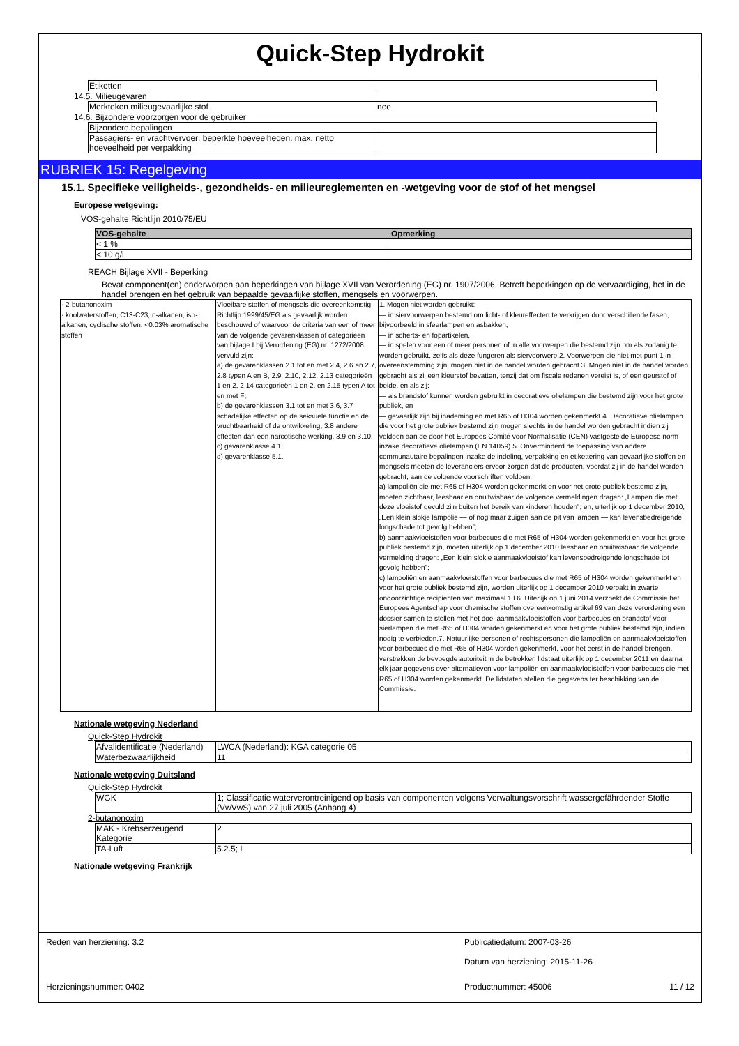Quick-Step Hydrokit
| Etiketten | |
14.5. Milieugevaren
| Merkteken milieugevaarlijke stof | nee |
14.6. Bijzondere voorzorgen voor de gebruiker
| Bijzondere bepalingen | |
| Passagiers- en vrachtvervoer: beperkte hoeveelheden: max. netto hoeveelheid per verpakking | |
RUBRIEK 15: Regelgeving
15.1. Specifieke veiligheids-, gezondheids- en milieureglementen en -wetgeving voor de stof of het mengsel
Europese wetgeving:
VOS-gehalte Richtlijn 2010/75/EU
| VOS-gehalte | Opmerking |
| --- | --- |
| < 1 % | |
| < 10 g/l | |
REACH Bijlage XVII - Beperking
Bevat component(en) onderworpen aan beperkingen van bijlage XVII van Verordening (EG) nr. 1907/2006. Betreft beperkingen op de vervaardiging, het in de handel brengen en het gebruik van bepaalde gevaarlijke stoffen, mengsels en voorwerpen.
| · 2-butanonoxim · koolwaterstoffen, C13-C23, n-alkanen, iso-alkanen, cyclische stoffen, <0.03% aromatische stoffen | Vloeibare stoffen of mengsels die overeenkomstig Richtlijn 1999/45/EG als gevaarlijk worden beschouwd of waarvoor de criteria van een of meer van de volgende gevarenklassen of categorieën van bijlage I bij Verordening (EG) nr. 1272/2008 vervuld zijn: a) de gevarenklassen 2.1 tot en met 2.4, 2.6 en 2.7, 2.8 typen A en B, 2.9, 2.10, 2.12, 2.13 categorieën 1 en 2, 2.14 categorieën 1 en 2, en 2.15 typen A tot en met F; b) de gevarenklassen 3.1 tot en met 3.6, 3.7 schadelijke effecten op de seksuele functie en de vruchtbaarheid of de ontwikkeling, 3.8 andere effecten dan een narcotische werking, 3.9 en 3.10; c) gevarenklasse 4.1; d) gevarenklasse 5.1. | 1. Mogen niet worden gebruikt: — in siervoorwerpen bestemd om licht- of kleureffecten te verkrijgen door verschillende fasen, bijvoorbeeld in sfeerlampen en asbakken, — in scherts- en fopartikelen, — in spelen voor een of meer personen of in alle voorwerpen die bestemd zijn om als zodanig te worden gebruikt, zelfs als deze fungeren als siervoorwerp.2. Voorwerpen die niet met punt 1 in overeenstemming zijn, mogen niet in de handel worden gebracht.3. Mogen niet in de handel worden gebracht als zij een kleurstof bevatten, tenzij dat om fiscale redenen vereist is, of een geurstof of beide, en als zij: — als brandstof kunnen worden gebruikt in decoratieve olielampen die bestemd zijn voor het grote publiek, en — gevaarlijk zijn bij inademing en met R65 of H304 worden gekenmerkt.4. Decoratieve olielampen die voor het grote publiek bestemd zijn mogen slechts in de handel worden gebracht indien zij voldoen aan de door het Europees Comité voor Normalisatie (CEN) vastgestelde Europese norm inzake decoratieve olielampen (EN 14059).5. Onverminderd de toepassing van andere communautaire bepalingen inzake de indeling, verpakking en etikettering van gevaarlijke stoffen en mengsels moeten de leveranciers ervoor zorgen dat de producten, voordat zij in de handel worden gebracht, aan de volgende voorschriften voldoen: a) lampoliën die met R65 of H304 worden gekenmerkt en voor het grote publiek bestemd zijn, moeten zichtbaar, leesbaar en onuitwisbaar de volgende vermeldingen dragen: „Lampen die met deze vloeistof gevuld zijn buiten het bereik van kinderen houden”; en, uiterlijk op 1 december 2010, „Een klein slokje lampolie — of nog maar zuigen aan de pit van lampen — kan levensbedreigende longschade tot gevolg hebben”; b) aanmaakvloeistoffen voor barbecues die met R65 of H304 worden gekenmerkt en voor het grote publiek bestemd zijn, moeten uiterlijk op 1 december 2010 leesbaar en onuitwisbaar de volgende vermelding dragen: „Een klein slokje aanmaakvloeistof kan levensbedreigende longschade tot gevolg hebben”; c) lampoliën en aanmaakvloeistoffen voor barbecues die met R65 of H304 worden gekenmerkt en voor het grote publiek bestemd zijn, worden uiterlijk op 1 december 2010 verpakt in zwarte ondoorzichtige recipiënten van maximaal 1 l.6. Uiterlijk op 1 juni 2014 verzoekt de Commissie het Europees Agentschap voor chemische stoffen overeenkomstig artikel 69 van deze verordening een dossier samen te stellen met het doel aanmaakvloeistoffen voor barbecues en brandstof voor sierlampen die met R65 of H304 worden gekenmerkt en voor het grote publiek bestemd zijn, indien nodig te verbieden.7. Natuurlijke personen of rechtspersonen die lampoliën en aanmaakvloeistoffen voor barbecues die met R65 of H304 worden gekenmerkt, voor het eerst in de handel brengen, verstrekken de bevoegde autoriteit in de betrokken lidstaat uiterlijk op 1 december 2011 en daarna elk jaar gegevens over alternatieven voor lampoliën en aanmaakvloeistoffen voor barbecues die met R65 of H304 worden gekenmerkt. De lidstaten stellen die gegevens ter beschikking van de Commissie. |
Nationale wetgeving Nederland
Quick-Step Hydrokit
| Afvalidentificatie (Nederland) | LWCA (Nederland): KGA categorie 05 |
| Waterbezwaarlijkheid | 11 |
Nationale wetgeving Duitsland
Quick-Step Hydrokit
| WGK | 1; Classificatie waterverontreinigend op basis van componenten volgens Verwaltungsvorschrift wassergefährdender Stoffe (VwVwS) van 27 juli 2005 (Anhang 4) |
2-butanonoxim
| MAK - Krebserzeugend Kategorie | 2 |
| TA-Luft | 5.2.5; I |
Nationale wetgeving Frankrijk
Reden van herziening: 3.2 Publicatiedatum: 2007-03-26
Datum van herziening: 2015-11-26
Herzieningsnummer: 0402 Productnummer: 45006 11 / 12